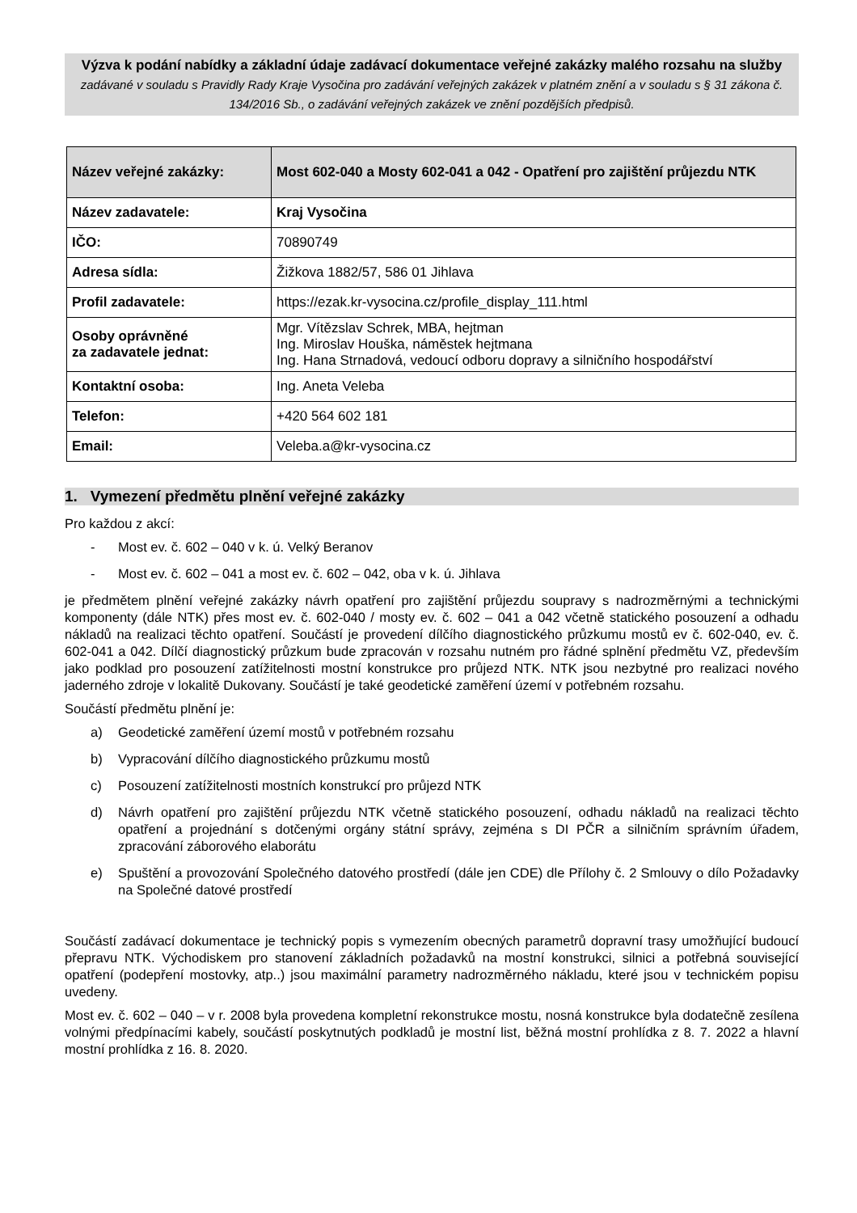Výzva k podání nabídky a základní údaje zadávací dokumentace veřejné zakázky malého rozsahu na služby
zadávané v souladu s Pravidly Rady Kraje Vysočina pro zadávání veřejných zakázek v platném znění a v souladu s § 31 zákona č. 134/2016 Sb., o zadávání veřejných zakázek ve znění pozdějších předpisů.
| Název veřejné zakázky: | Most 602-040 a Mosty 602-041 a 042 - Opatření pro zajištění průjezdu NTK |
| Název zadavatele: | Kraj Vysočina |
| IČO: | 70890749 |
| Adresa sídla: | Žižkova 1882/57, 586 01 Jihlava |
| Profil zadavatele: | https://ezak.kr-vysocina.cz/profile_display_111.html |
| Osoby oprávněné za zadavatele jednat: | Mgr. Vítězslav Schrek, MBA, hejtman Ing. Miroslav Houška, náměstek hejtmana Ing. Hana Strnadová, vedoucí odboru dopravy a silničního hospodářství |
| Kontaktní osoba: | Ing. Aneta Veleba |
| Telefon: | +420 564 602 181 |
| Email: | Veleba.a@kr-vysocina.cz |
1. Vymezení předmětu plnění veřejné zakázky
Pro každou z akcí:
- Most ev. č. 602 – 040 v k. ú. Velký Beranov
- Most ev. č. 602 – 041 a most ev. č. 602 – 042, oba v k. ú. Jihlava
je předmětem plnění veřejné zakázky návrh opatření pro zajištění průjezdu soupravy s nadrozměrnými a technickými komponenty (dále NTK) přes most ev. č. 602-040 / mosty ev. č. 602 – 041 a 042 včetně statického posouzení a odhadu nákladů na realizaci těchto opatření. Součástí je provedení dílčího diagnostického průzkumu mostů ev č. 602-040, ev. č. 602-041 a 042. Dílčí diagnostický průzkum bude zpracován v rozsahu nutném pro řádné splnění předmětu VZ, především jako podklad pro posouzení zatížitelnosti mostní konstrukce pro průjezd NTK. NTK jsou nezbytné pro realizaci nového jaderného zdroje v lokalitě Dukovany. Součástí je také geodetické zaměření území v potřebném rozsahu.
Součástí předmětu plnění je:
a) Geodetické zaměření území mostů v potřebném rozsahu
b) Vypracování dílčího diagnostického průzkumu mostů
c) Posouzení zatížitelnosti mostních konstrukcí pro průjezd NTK
d) Návrh opatření pro zajištění průjezdu NTK včetně statického posouzení, odhadu nákladů na realizaci těchto opatření a projednání s dotčenými orgány státní správy, zejména s DI PČR a silničním správním úřadem, zpracování záborového elaborátu
e) Spuštění a provozování Společného datového prostředí (dále jen CDE) dle Přílohy č. 2 Smlouvy o dílo Požadavky na Společné datové prostředí
Součástí zadávací dokumentace je technický popis s vymezením obecných parametrů dopravní trasy umožňující budoucí přepravu NTK. Východiskem pro stanovení základních požadavků na mostní konstrukci, silnici a potřebná související opatření (podepření mostovky, atp..) jsou maximální parametry nadrozměrného nákladu, které jsou v technickém popisu uvedeny.
Most ev. č. 602 – 040 – v r. 2008 byla provedena kompletní rekonstrukce mostu, nosná konstrukce byla dodatečně zesílena volnými předpínacími kabely, součástí poskytnutých podkladů je mostní list, běžná mostní prohlídka z 8. 7. 2022 a hlavní mostní prohlídka z 16. 8. 2020.